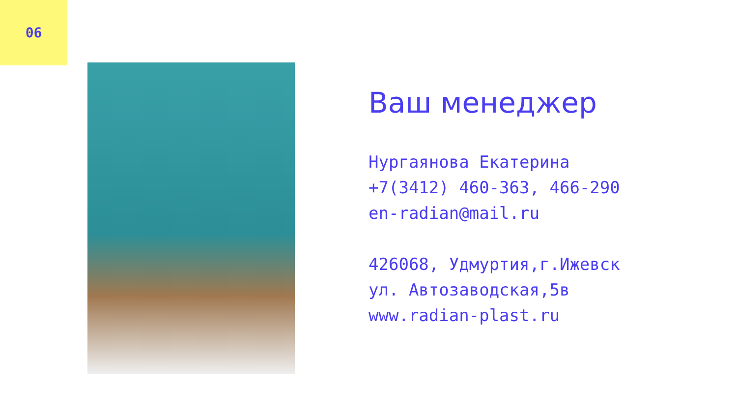06
Ваш менеджер
Нургаянова Екатерина
+7(3412) 460-363, 466-290
en-radian@mail.ru
426068, Удмуртия,г.Ижевск
ул. Автозаводская,5в
www.radian-plast.ru